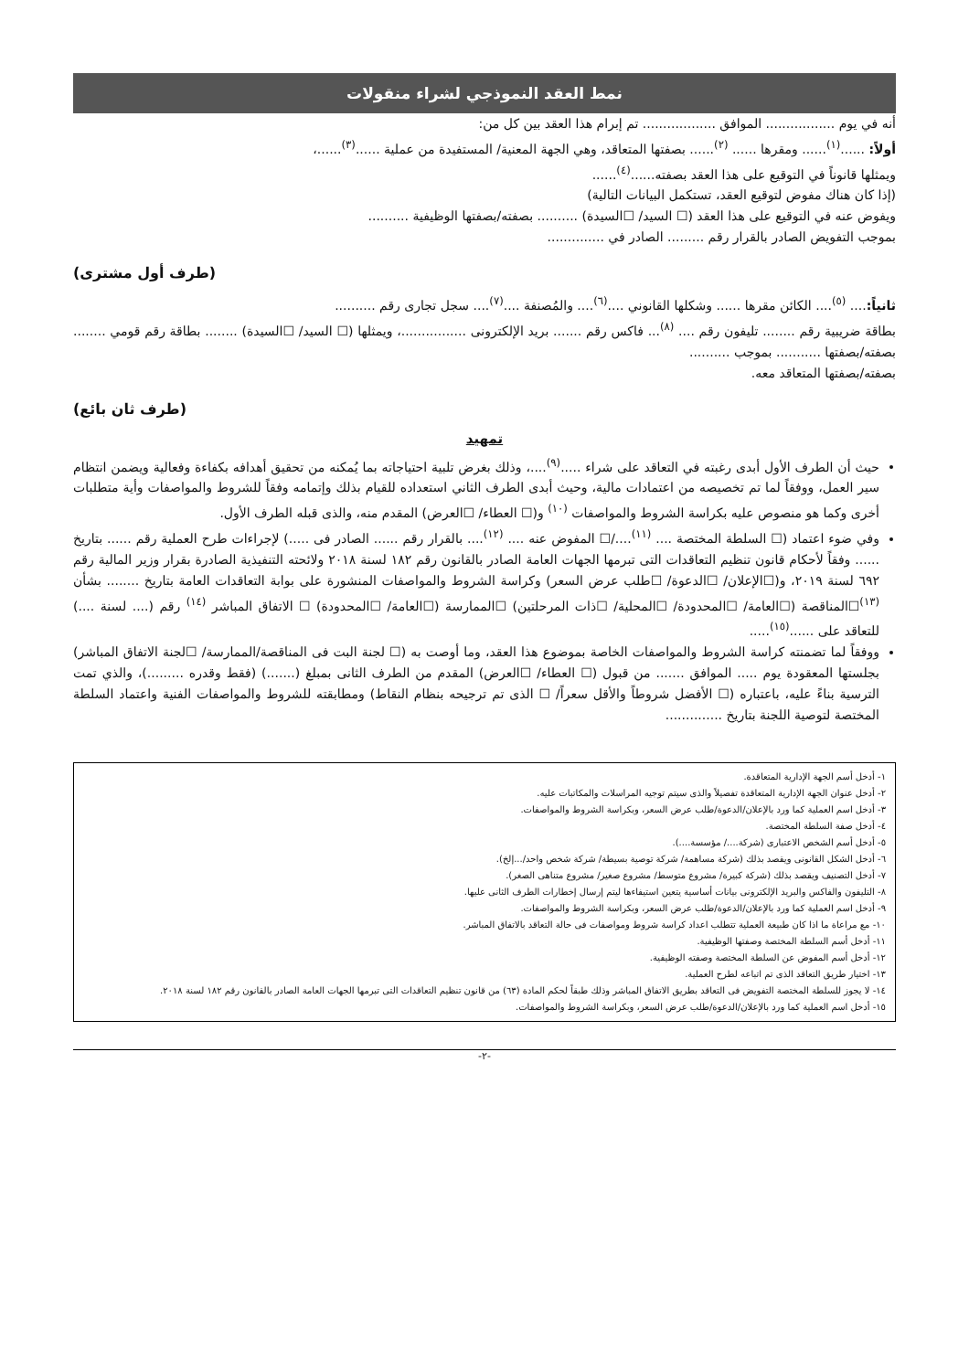نمط العقد النموذجي لشراء منقولات
أنه في يوم ................. الموافق .................. تم إبرام هذا العقد بين كل من:
أولاً: ......<sup>(١)</sup>...... ومقرها ...... <sup>(٢)</sup>...... بصفتها المتعاقد، وهي الجهة المعنية/ المستفيدة من عملية ......<sup>(٣)</sup>......،
ويمثلها قانوناً في التوقيع على هذا العقد بصفته......<sup>(٤)</sup>......
(إذا كان هناك مفوض لتوقيع العقد، تستكمل البيانات التالية)
ويفوض عنه في التوقيع على هذا العقد (☐ السيد/ ☐السيدة) .......... بصفته/بصفتها الوظيفية ..........
بموجب التفويض الصادر بالقرار رقم ......... الصادر في ..............
(طرف أول مشترى)
ثانياً:.... <sup>(٥)</sup>.... الكائن مقرها ...... وشكلها القانوني ....<sup>(٦)</sup>.... والمُصنفة ....<sup>(٧)</sup>.... سجل تجارى رقم ..........
بطاقة ضريبية رقم ........ تليفون رقم .... <sup>(٨)</sup>... فاكس رقم ....... بريد الإلكترونى ................، ويمثلها (☐ السيد/ ☐السيدة) ........ بطاقة رقم قومي ........ بصفته/بصفتها ........... بموجب ..........
بصفته/بصفتها المتعاقد معه.
(طرف ثان بائع)
تمهيد
حيث أن الطرف الأول أبدى رغبته في التعاقد على شراء .....<sup>(٩)</sup>....، وذلك بغرض تلبية احتياجاته بما يُمكنه من تحقيق أهدافه بكفاءة وفعالية ويضمن انتظام سير العمل، ووفقاً لما تم تخصيصه من اعتمادات مالية، وحيث أبدى الطرف الثاني استعداده للقيام بذلك وإتمامه وفقاً للشروط والمواصفات وأية متطلبات أخرى وكما هو منصوص عليه بكراسة الشروط والمواصفات <sup>(١٠)</sup> و(☐ العطاء/ ☐العرض) المقدم منه، والذى قبله الطرف الأول.
وفي ضوء اعتماد (☐ السلطة المختصة .... <sup>(١١)</sup>..../☐ المفوض عنه .... <sup>(١٢)</sup>.... بالقرار رقم ...... الصادر فى .....) لإجراءات طرح العملية رقم ...... بتاريخ ...... وفقاً لأحكام قانون تنظيم التعاقدات التى تبرمها الجهات العامة الصادر بالقانون رقم ١٨٢ لسنة ٢٠١٨ ولائحته التنفيذية الصادرة بقرار وزير المالية رقم ٦٩٢ لسنة ٢٠١٩، و(☐الإعلان/ ☐الدعوة/ ☐طلب عرض السعر) وكراسة الشروط والمواصفات المنشورة على بوابة التعاقدات العامة بتاريخ ........ بشأن <sup>(١٣)</sup>☐المناقصة (☐العامة/ ☐المحدودة/ ☐المحلية/ ☐ذات المرحلتين) ☐الممارسة (☐العامة/ ☐المحدودة) ☐ الاتفاق المباشر <sup>(١٤)</sup> رقم (.... لسنة ....) للتعاقد على ......<sup>(١٥)</sup>.....
ووفقاً لما تضمنته كراسة الشروط والمواصفات الخاصة بموضوع هذا العقد، وما أوصت به (☐ لجنة البت فى المناقصة/الممارسة/ ☐لجنة الاتفاق المباشر) بجلستها المعقودة يوم ..... الموافق ....... من قبول (☐ العطاء/ ☐العرض) المقدم من الطرف الثانى بمبلغ (.......) (فقط وقدره .........)، والذي تمت الترسية بناءً عليه، باعتباره (☐ الأفضل شروطاً والأقل سعراً/ ☐ الذى تم ترجيحه بنظام النقاط) ومطابقته للشروط والمواصفات الفنية واعتماد السلطة المختصة لتوصية اللجنة بتاريخ ..............
١- أدخل أسم الجهة الإدارية المتعاقدة.
٢- أدخل عنوان الجهة الإدارية المتعاقدة تفصيلاً والذى سيتم توجيه المراسلات والمكاتبات عليه.
٣- أدخل اسم العملية كما ورد بالإعلان/الدعوة/طلب عرض السعر، وبكراسة الشروط والمواصفات.
٤- أدخل صفة السلطة المختصة.
٥- أدخل أسم الشخص الاعتبارى (شركة..../ مؤسسة....).
٦- أدخل الشكل القانونى ويقصد بذلك (شركة مساهمة/ شركة توصية بسيطة/ شركة شخص واحد/...إلخ).
٧- أدخل التصنيف ويقصد بذلك (شركة كبيرة/ مشروع متوسط/ مشروع صغير/ مشروع متناهى الصغر).
٨- التليفون والفاكس والبريد الإلكترونى بيانات أساسية يتعين استيفاءها ليتم إرسال إخطارات الطرف الثانى عليها.
٩- أدخل اسم العملية كما ورد بالإعلان/الدعوة/طلب عرض السعر، وبكراسة الشروط والمواصفات.
١٠- مع مراعاة ما اذا كان طبيعة العملية تتطلب اعداد كراسة شروط ومواصفات فى حالة التعاقد بالاتفاق المباشر.
١١- أدخل أسم السلطة المختصة وصفتها الوظيفية.
١٢- أدخل أسم المفوض عن السلطة المختصة وصفته الوظيفية.
١٣- اختيار طريق التعاقد الذى تم اتباعه لطرح العملية.
١٤- لا يجوز للسلطة المختصة التفويض فى التعاقد بطريق الاتفاق المباشر وذلك طبقاً لحكم المادة (٦٣) من قانون تنظيم التعاقدات التى تبرمها الجهات العامة الصادر بالقانون رقم ١٨٢ لسنة ٢٠١٨.
١٥- أدخل اسم العملية كما ورد بالإعلان/الدعوة/طلب عرض السعر، وبكراسة الشروط والمواصفات.
-٢-